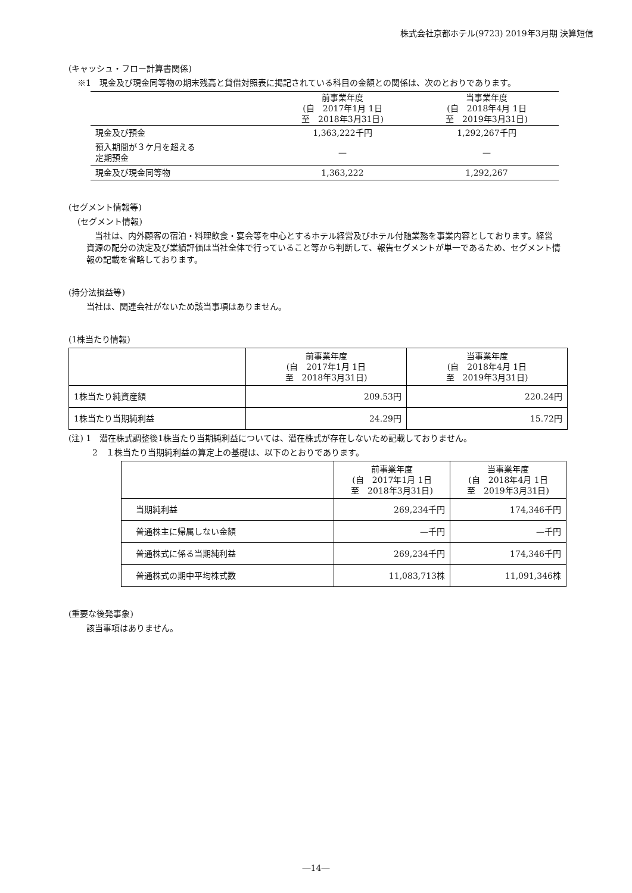株式会社京都ホテル(9723) 2019年3月期 決算短信
(キャッシュ・フロー計算書関係)
※1　現金及び現金同等物の期末残高と貸借対照表に掲記されている科目の金額との関係は、次のとおりであります。
| | 前事業年度 (自 2017年1月 1日 至 2018年3月31日) | 当事業年度 (自 2018年4月 1日 至 2019年3月31日) |
| --- | --- | --- |
| 現金及び預金 | 1,363,222千円 | 1,292,267千円 |
| 預入期間が３ケ月を超える 定期預金 | — | — |
| 現金及び現金同等物 | 1,363,222 | 1,292,267 |
(セグメント情報等)
(セグメント情報)
　当社は、内外顧客の宿泊・料理飲食・宴会等を中心とするホテル経営及びホテル付随業務を事業内容としております。経営資源の配分の決定及び業績評価は当社全体で行っていること等から判断して、報告セグメントが単一であるため、セグメント情報の記載を省略しております。
(持分法損益等)
当社は、関連会社がないため該当事項はありません。
(1株当たり情報)
| | 前事業年度 (自 2017年1月 1日 至 2018年3月31日) | 当事業年度 (自 2018年4月 1日 至 2019年3月31日) |
| --- | --- | --- |
| 1株当たり純資産額 | 209.53円 | 220.24円 |
| 1株当たり当期純利益 | 24.29円 | 15.72円 |
(注) 1　潜在株式調整後1株当たり当期純利益については、潜在株式が存在しないため記載しておりません。
2　１株当たり当期純利益の算定上の基礎は、以下のとおりであります。
| | 前事業年度 (自 2017年1月 1日 至 2018年3月31日) | 当事業年度 (自 2018年4月 1日 至 2019年3月31日) |
| --- | --- | --- |
| 当期純利益 | 269,234千円 | 174,346千円 |
| 普通株主に帰属しない金額 | —千円 | —千円 |
| 普通株式に係る当期純利益 | 269,234千円 | 174,346千円 |
| 普通株式の期中平均株式数 | 11,083,713株 | 11,091,346株 |
(重要な後発事象)
該当事項はありません。
―14―